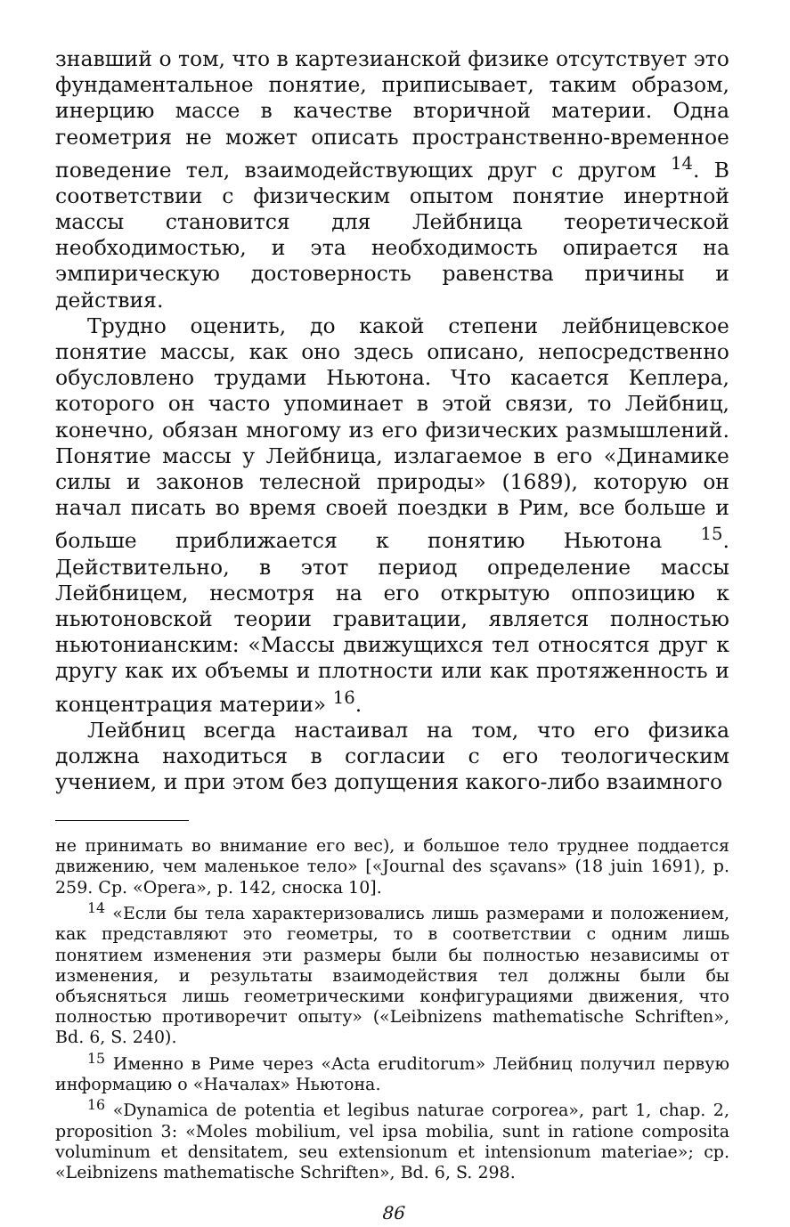знавший о том, что в картезианской физике отсутствует это фундаментальное понятие, приписывает, таким образом, инерцию массе в качестве вторичной материи. Одна геометрия не может описать пространственно-временное поведение тел, взаимодействующих друг с другом <sup>14</sup>. В соответствии с физическим опытом понятие инертной массы становится для Лейбница теоретической необходимостью, и эта необходимость опирается на эмпирическую достоверность равенства причины и действия.
Трудно оценить, до какой степени лейбницевское понятие массы, как оно здесь описано, непосредственно обусловлено трудами Ньютона. Что касается Кеплера, которого он часто упоминает в этой связи, то Лейбниц, конечно, обязан многому из его физических размышлений. Понятие массы у Лейбница, излагаемое в его «Динамике силы и законов телесной природы» (1689), которую он начал писать во время своей поездки в Рим, все больше и больше приближается к понятию Ньютона <sup>15</sup>. Действительно, в этот период определение массы Лейбницем, несмотря на его открытую оппозицию к ньютоновской теории гравитации, является полностью ньютонианским: «Массы движущихся тел относятся друг к другу как их объемы и плотности или как протяженность и концентрация материи» <sup>16</sup>.
Лейбниц всегда настаивал на том, что его физика должна находиться в согласии с его теологическим учением, и при этом без допущения какого-либо взаимного
не принимать во внимание его вес), и большое тело труднее поддается движению, чем маленькое тело» [«Journal des sçavans» (18 juin 1691), p. 259. Ср. «Opera», p. 142, сноска 10].
<sup>14</sup> «Если бы тела характеризовались лишь размерами и положением, как представляют это геометры, то в соответствии с одним лишь понятием изменения эти размеры были бы полностью независимы от изменения, и результаты взаимодействия тел должны были бы объясняться лишь геометрическими конфигурациями движения, что полностью противоречит опыту» («Leibnizens mathematische Schriften», Bd. 6, S. 240).
<sup>15</sup> Именно в Риме через «Acta eruditorum» Лейбниц получил первую информацию о «Началах» Ньютона.
<sup>16</sup> «Dynamica de potentia et legibus naturae corporea», part 1, chap. 2, proposition 3: «Moles mobilium, vel ipsa mobilia, sunt in ratione composita voluminum et densitatem, seu extensionum et intensionum materiae»; ср. «Leibnizens mathematische Schriften», Bd. 6, S. 298.
86